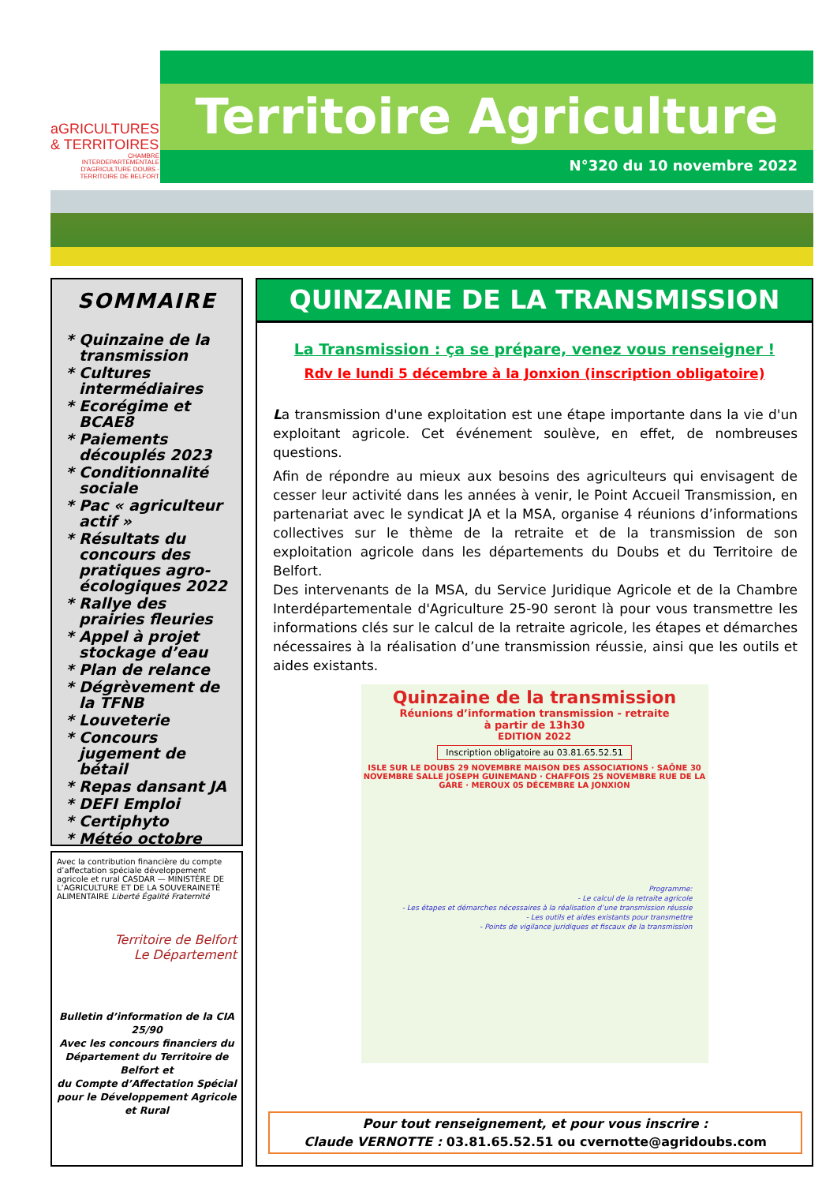aGRICULTURES
& TERRITOIRES
CHAMBRE INTERDEPARTEMENTALE D'AGRICULTURE DOUBS - TERRITOIRE DE BELFORT
Territoire Agriculture
N°320 du 10 novembre 2022
SOMMAIRE
Quinzaine de la transmission
Cultures intermédiaires
Ecorégime et BCAE8
Paiements découplés 2023
Conditionnalité sociale
Pac « agriculteur actif »
Résultats du concours des pratiques agro-écologiques 2022
Rallye des prairies fleuries
Appel à projet stockage d’eau
Plan de relance
Dégrèvement de la TFNB
Louveterie
Concours jugement de bétail
Repas dansant JA
DEFI Emploi
Certiphyto
Météo octobre
Avec la contribution financière du compte d’affectation spéciale développement agricole et rural CASDAR — MINISTÈRE DE L’AGRICULTURE ET DE LA SOUVERAINETÉ ALIMENTAIRE Liberté Égalité Fraternité
Territoire de Belfort
Le Département
Bulletin d’information de la CIA 25/90
Avec les concours financiers du Département du Territoire de Belfort et
du Compte d’Affectation Spécial pour le Développement Agricole et Rural
QUINZAINE DE LA TRANSMISSION
La Transmission : ça se prépare, venez vous renseigner !
Rdv le lundi 5 décembre à la Jonxion (inscription obligatoire)
La transmission d'une exploitation est une étape importante dans la vie d'un exploitant agricole. Cet événement soulève, en effet, de nombreuses questions.
Afin de répondre au mieux aux besoins des agriculteurs qui envisagent de cesser leur activité dans les années à venir, le Point Accueil Transmission, en partenariat avec le syndicat JA et la MSA, organise 4 réunions d’informations collectives sur le thème de la retraite et de la transmission de son exploitation agricole dans les départements du Doubs et du Territoire de Belfort.
Des intervenants de la MSA, du Service Juridique Agricole et de la Chambre Interdépartementale d'Agriculture 25-90 seront là pour vous transmettre les informations clés sur le calcul de la retraite agricole, les étapes et démarches nécessaires à la réalisation d’une transmission réussie, ainsi que les outils et aides existants.
Quinzaine de la transmission
Réunions d’information transmission - retraite
à partir de 13h30
EDITION 2022
Inscription obligatoire au 03.81.65.52.51
ISLE SUR LE DOUBS 29 NOVEMBRE MAISON DES ASSOCIATIONS · SAÔNE 30 NOVEMBRE SALLE JOSEPH GUINEMAND · CHAFFOIS 25 NOVEMBRE RUE DE LA GARE · MEROUX 05 DÉCEMBRE LA JONXION
Programme:
- Le calcul de la retraite agricole
- Les étapes et démarches nécessaires à la réalisation d’une transmission réussie
- Les outils et aides existants pour transmettre
- Points de vigilance juridiques et fiscaux de la transmission
Pour tout renseignement, et pour vous inscrire :
Claude VERNOTTE : 03.81.65.52.51 ou cvernotte@agridoubs.com